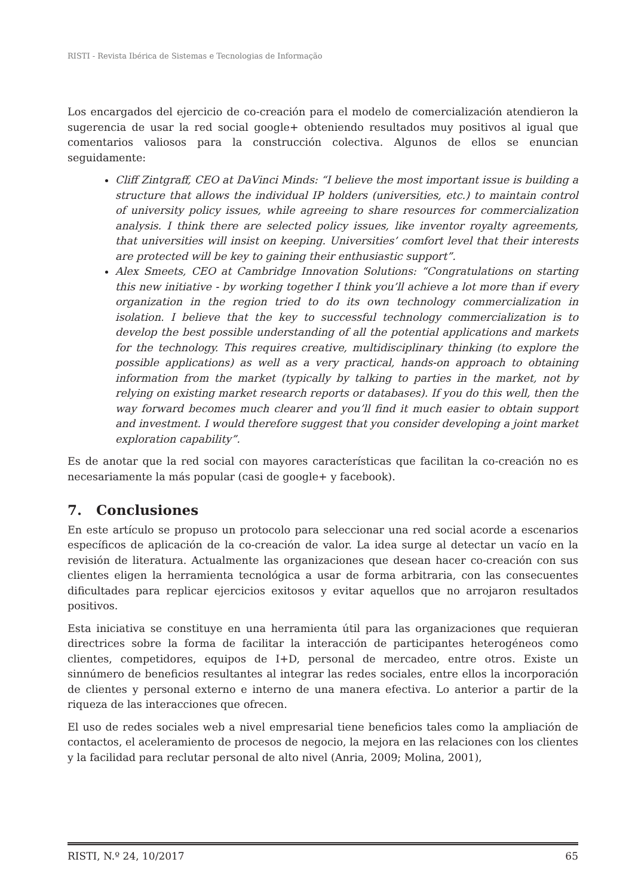RISTI - Revista Ibérica de Sistemas e Tecnologias de Informação
Los encargados del ejercicio de co-creación para el modelo de comercialización atendieron la sugerencia de usar la red social google+ obteniendo resultados muy positivos al igual que comentarios valiosos para la construcción colectiva. Algunos de ellos se enuncian seguidamente:
Cliff Zintgraff, CEO at DaVinci Minds: “I believe the most important issue is building a structure that allows the individual IP holders (universities, etc.) to maintain control of university policy issues, while agreeing to share resources for commercialization analysis. I think there are selected policy issues, like inventor royalty agreements, that universities will insist on keeping. Universities’ comfort level that their interests are protected will be key to gaining their enthusiastic support”.
Alex Smeets, CEO at Cambridge Innovation Solutions: “Congratulations on starting this new initiative - by working together I think you’ll achieve a lot more than if every organization in the region tried to do its own technology commercialization in isolation. I believe that the key to successful technology commercialization is to develop the best possible understanding of all the potential applications and markets for the technology. This requires creative, multidisciplinary thinking (to explore the possible applications) as well as a very practical, hands-on approach to obtaining information from the market (typically by talking to parties in the market, not by relying on existing market research reports or databases). If you do this well, then the way forward becomes much clearer and you’ll find it much easier to obtain support and investment. I would therefore suggest that you consider developing a joint market exploration capability”.
Es de anotar que la red social con mayores características que facilitan la co-creación no es necesariamente la más popular (casi de google+ y facebook).
7. Conclusiones
En este artículo se propuso un protocolo para seleccionar una red social acorde a escenarios específicos de aplicación de la co-creación de valor. La idea surge al detectar un vacío en la revisión de literatura. Actualmente las organizaciones que desean hacer co-creación con sus clientes eligen la herramienta tecnológica a usar de forma arbitraria, con las consecuentes dificultades para replicar ejercicios exitosos y evitar aquellos que no arrojaron resultados positivos.
Esta iniciativa se constituye en una herramienta útil para las organizaciones que requieran directrices sobre la forma de facilitar la interacción de participantes heterogéneos como clientes, competidores, equipos de I+D, personal de mercadeo, entre otros. Existe un sinnúmero de beneficios resultantes al integrar las redes sociales, entre ellos la incorporación de clientes y personal externo e interno de una manera efectiva. Lo anterior a partir de la riqueza de las interacciones que ofrecen.
El uso de redes sociales web a nivel empresarial tiene beneficios tales como la ampliación de contactos, el aceleramiento de procesos de negocio, la mejora en las relaciones con los clientes y la facilidad para reclutar personal de alto nivel (Anria, 2009; Molina, 2001),
RISTI, N.º 24, 10/2017 65